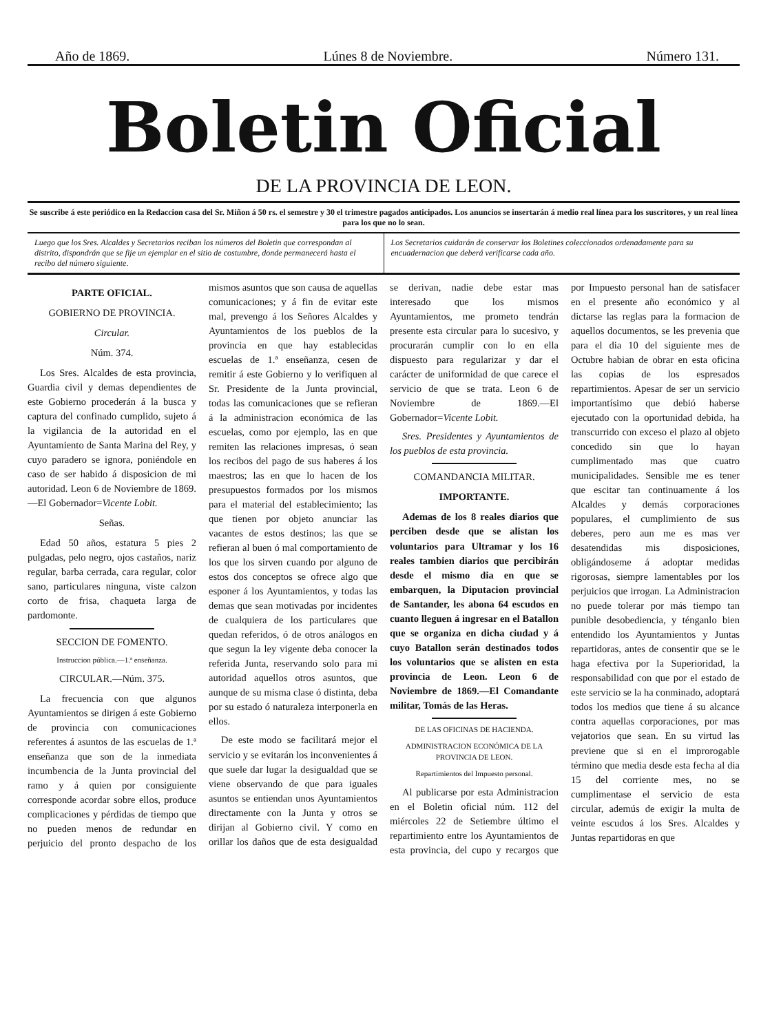Año de 1869. Lúnes 8 de Noviembre. Número 131.
Boletin Oficial
DE LA PROVINCIA DE LEON.
Se suscribe á este periódico en la Redaccion casa del Sr. Miñon á 50 rs. el semestre y 30 el trimestre pagados anticipados. Los anuncios se insertarán á medio real línea para los suscritores, y un real línea para los que no lo sean.
Luego que los Sres. Alcaldes y Secretarios reciban los números del Boletin que correspondan al distrito, dispondrán que se fije un ejemplar en el sitio de costumbre, donde permanecerá hasta el recibo del número siguiente.
Los Secretarios cuidarán de conservar los Boletines coleccionados ordenadamente para su encuadernacion que deberá verificarse cada año.
PARTE OFICIAL.
GOBIERNO DE PROVINCIA.
Circular.
Núm. 374.
Los Sres. Alcaldes de esta provincia, Guardia civil y demas dependientes de este Gobierno procederán á la busca y captura del confinado cumplido, sujeto á la vigilancia de la autoridad en el Ayuntamiento de Santa Marina del Rey, y cuyo paradero se ignora, poniéndole en caso de ser habido á disposicion de mi autoridad. Leon 6 de Noviembre de 1869.—El Gobernador=Vicente Lobit.
Señas.
Edad 50 años, estatura 5 pies 2 pulgadas, pelo negro, ojos castaños, nariz regular, barba cerrada, cara regular, color sano, particulares ninguna, viste calzon corto de frisa, chaqueta larga de pardomonte.
SECCION DE FOMENTO.
Instruccion pública.—1.ª enseñanza.
CIRCULAR.—Núm. 375.
La frecuencia con que algunos Ayuntamientos se dirigen á este Gobierno de provincia con comunicaciones referentes á asuntos de las escuelas de 1.ª enseñanza que son de la inmediata incumbencia de la Junta provincial del ramo y á quien por consiguiente corresponde acordar sobre ellos, produce complicaciones y pérdidas de tiempo que no pueden menos de redundar en perjuicio del pronto despacho de los mismos asuntos que son causa de aquellas comunicaciones; y á fin de evitar este mal, prevengo á los Señores Alcaldes y Ayuntamientos de los pueblos de la provincia en que hay establecidas escuelas de 1.ª enseñanza, cesen de remitir á este Gobierno y lo verifiquen al Sr. Presidente de la Junta provincial, todas las comunicaciones que se refieran á la administracion económica de las escuelas, como por ejemplo, las en que remiten las relaciones impresas, ó sean los recibos del pago de sus haberes á los maestros; las en que lo hacen de los presupuestos formados por los mismos para el material del establecimiento; las que tienen por objeto anunciar las vacantes de estos destinos; las que se refieran al buen ó mal comportamiento de los que los sirven cuando por alguno de estos dos conceptos se ofrece algo que esponer á los Ayuntamientos, y todas las demas que sean motivadas por incidentes de cualquiera de los particulares que quedan referidos, ó de otros análogos en que segun la ley vigente deba conocer la referida Junta, reservando solo para mi autoridad aquellos otros asuntos, que aunque de su misma clase ó distinta, deba por su estado ó naturaleza interponerla en ellos.
De este modo se facilitará mejor el servicio y se evitarán los inconvenientes á que suele dar lugar la desigualdad que se viene observando de que para iguales asuntos se entiendan unos Ayuntamientos directamente con la Junta y otros se dirijan al Gobierno civil. Y como en orillar los daños que de esta desigualdad se derivan, nadie debe estar mas interesado que los mismos Ayuntamientos, me prometo tendrán presente esta circular para lo sucesivo, y procurarán cumplir con lo en ella dispuesto para regularizar y dar el carácter de uniformidad de que carece el servicio de que se trata. Leon 6 de Noviembre de 1869.—El Gobernador=Vicente Lobit.
Sres. Presidentes y Ayuntamientos de los pueblos de esta provincia.
COMANDANCIA MILITAR.
IMPORTANTE.
Ademas de los 8 reales diarios que perciben desde que se alistan los voluntarios para Ultramar y los 16 reales tambien diarios que percibirán desde el mismo dia en que se embarquen, la Diputacion provincial de Santander, les abona 64 escudos en cuanto lleguen á ingresar en el Batallon que se organiza en dicha ciudad y á cuyo Batallon serán destinados todos los voluntarios que se alisten en esta provincia de Leon. Leon 6 de Noviembre de 1869.—El Comandante militar, Tomás de las Heras.
DE LAS OFICINAS DE HACIENDA.
ADMINISTRACION ECONÓMICA DE LA PROVINCIA DE LEON.
Repartimientos del Impuesto personal.
Al publicarse por esta Administracion en el Boletin oficial núm. 112 del miércoles 22 de Setiembre último el repartimiento entre los Ayuntamientos de esta provincia, del cupo y recargos que por Impuesto personal han de satisfacer en el presente año económico y al dictarse las reglas para la formacion de aquellos documentos, se les prevenia que para el dia 10 del siguiente mes de Octubre habian de obrar en esta oficina las copias de los espresados repartimientos. Apesar de ser un servicio importantísimo que debió haberse ejecutado con la oportunidad debida, ha transcurrido con exceso el plazo al objeto concedido sin que lo hayan cumplimentado mas que cuatro municipalidades. Sensible me es tener que escitar tan continuamente á los Alcaldes y demás corporaciones populares, el cumplimiento de sus deberes, pero aun me es mas ver desatendidas mis disposiciones, obligándoseme á adoptar medidas rigorosas, siempre lamentables por los perjuicios que irrogan. La Administracion no puede tolerar por más tiempo tan punible desobediencia, y ténganlo bien entendido los Ayuntamientos y Juntas repartidoras, antes de consentir que se le haga efectiva por la Superioridad, la responsabilidad con que por el estado de este servicio se la ha conminado, adoptará todos los medios que tiene á su alcance contra aquellas corporaciones, por mas vejatorios que sean. En su virtud las previene que si en el improrogable término que media desde esta fecha al dia 15 del corriente mes, no se cumplimentase el servicio de esta circular, ademús de exigir la multa de veinte escudos á los Sres. Alcaldes y Juntas repartidoras en que